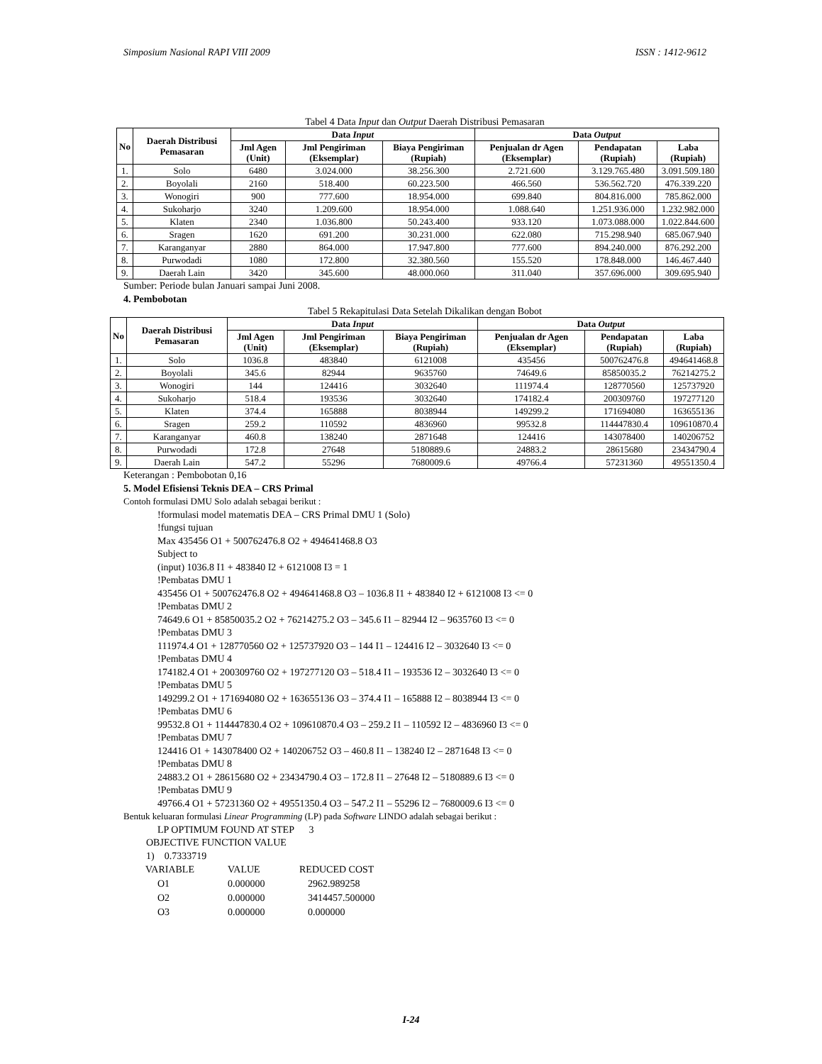Simposium Nasional RAPI VIII 2009 ISSN : 1412-9612
Tabel 4 Data Input dan Output Daerah Distribusi Pemasaran
| No | Daerah Distribusi Pemasaran | Data Input | | | Data Output | | |
| --- | --- | --- | --- | --- | --- | --- | --- |
| | | Jml Agen (Unit) | Jml Pengiriman (Eksemplar) | Biaya Pengiriman (Rupiah) | Penjualan dr Agen (Eksemplar) | Pendapatan (Rupiah) | Laba (Rupiah) |
| 1. | Solo | 6480 | 3.024.000 | 38.256.300 | 2.721.600 | 3.129.765.480 | 3.091.509.180 |
| 2. | Boyolali | 2160 | 518.400 | 60.223.500 | 466.560 | 536.562.720 | 476.339.220 |
| 3. | Wonogiri | 900 | 777.600 | 18.954.000 | 699.840 | 804.816.000 | 785.862.000 |
| 4. | Sukoharjo | 3240 | 1.209.600 | 18.954.000 | 1.088.640 | 1.251.936.000 | 1.232.982.000 |
| 5. | Klaten | 2340 | 1.036.800 | 50.243.400 | 933.120 | 1.073.088.000 | 1.022.844.600 |
| 6. | Sragen | 1620 | 691.200 | 30.231.000 | 622.080 | 715.298.940 | 685.067.940 |
| 7. | Karanganyar | 2880 | 864.000 | 17.947.800 | 777.600 | 894.240.000 | 876.292.200 |
| 8. | Purwodadi | 1080 | 172.800 | 32.380.560 | 155.520 | 178.848.000 | 146.467.440 |
| 9. | Daerah Lain | 3420 | 345.600 | 48.000.060 | 311.040 | 357.696.000 | 309.695.940 |
Sumber: Periode bulan Januari sampai Juni 2008.
4. Pembobotan
Tabel 5 Rekapitulasi Data Setelah Dikalikan dengan Bobot
| No | Daerah Distribusi Pemasaran | Data Input | | | Data Output | | |
| --- | --- | --- | --- | --- | --- | --- | --- |
| | | Jml Agen (Unit) | Jml Pengiriman (Eksemplar) | Biaya Pengiriman (Rupiah) | Penjualan dr Agen (Eksemplar) | Pendapatan (Rupiah) | Laba (Rupiah) |
| 1. | Solo | 1036.8 | 483840 | 6121008 | 435456 | 500762476.8 | 494641468.8 |
| 2. | Boyolali | 345.6 | 82944 | 9635760 | 74649.6 | 85850035.2 | 76214275.2 |
| 3. | Wonogiri | 144 | 124416 | 3032640 | 111974.4 | 128770560 | 125737920 |
| 4. | Sukoharjo | 518.4 | 193536 | 3032640 | 174182.4 | 200309760 | 197277120 |
| 5. | Klaten | 374.4 | 165888 | 8038944 | 149299.2 | 171694080 | 163655136 |
| 6. | Sragen | 259.2 | 110592 | 4836960 | 99532.8 | 114447830.4 | 109610870.4 |
| 7. | Karanganyar | 460.8 | 138240 | 2871648 | 124416 | 143078400 | 140206752 |
| 8. | Purwodadi | 172.8 | 27648 | 5180889.6 | 24883.2 | 28615680 | 23434790.4 |
| 9. | Daerah Lain | 547.2 | 55296 | 7680009.6 | 49766.4 | 57231360 | 49551350.4 |
Keterangan : Pembobotan 0,16
5. Model Efisiensi Teknis DEA – CRS Primal
Contoh formulasi DMU Solo adalah sebagai berikut :
!formulasi model matematis DEA – CRS Primal DMU 1 (Solo)
!fungsi tujuan
Max 435456 O1 + 500762476.8 O2 + 494641468.8 O3
Subject to
(input) 1036.8 I1 + 483840 I2 + 6121008 I3 = 1
!Pembatas DMU 1
435456 O1 + 500762476.8 O2 + 494641468.8 O3 – 1036.8 I1 + 483840 I2 + 6121008 I3 <= 0
!Pembatas DMU 2
74649.6 O1 + 85850035.2 O2 + 76214275.2 O3 – 345.6 I1 – 82944 I2 – 9635760 I3 <= 0
!Pembatas DMU 3
111974.4 O1 + 128770560 O2 + 125737920 O3 – 144 I1 – 124416 I2 – 3032640 I3 <= 0
!Pembatas DMU 4
174182.4 O1 + 200309760 O2 + 197277120 O3 – 518.4 I1 – 193536 I2 – 3032640 I3 <= 0
!Pembatas DMU 5
149299.2 O1 + 171694080 O2 + 163655136 O3 – 374.4 I1 – 165888 I2 – 8038944 I3 <= 0
!Pembatas DMU 6
99532.8 O1 + 114447830.4 O2 + 109610870.4 O3 – 259.2 I1 – 110592 I2 – 4836960 I3 <= 0
!Pembatas DMU 7
124416 O1 + 143078400 O2 + 140206752 O3 – 460.8 I1 – 138240 I2 – 2871648 I3 <= 0
!Pembatas DMU 8
24883.2 O1 + 28615680 O2 + 23434790.4 O3 – 172.8 I1 – 27648 I2 – 5180889.6 I3 <= 0
!Pembatas DMU 9
49766.4 O1 + 57231360 O2 + 49551350.4 O3 – 547.2 I1 – 55296 I2 – 7680009.6 I3 <= 0
Bentuk keluaran formulasi Linear Programming (LP) pada Software LINDO adalah sebagai berikut :
LP OPTIMUM FOUND AT STEP 3
OBJECTIVE FUNCTION VALUE
1) 0.7333719
| VARIABLE | VALUE | REDUCED COST |
| O1 | 0.000000 | 2962.989258 |
| O2 | 0.000000 | 3414457.500000 |
| O3 | 0.000000 | 0.000000 |
I-24